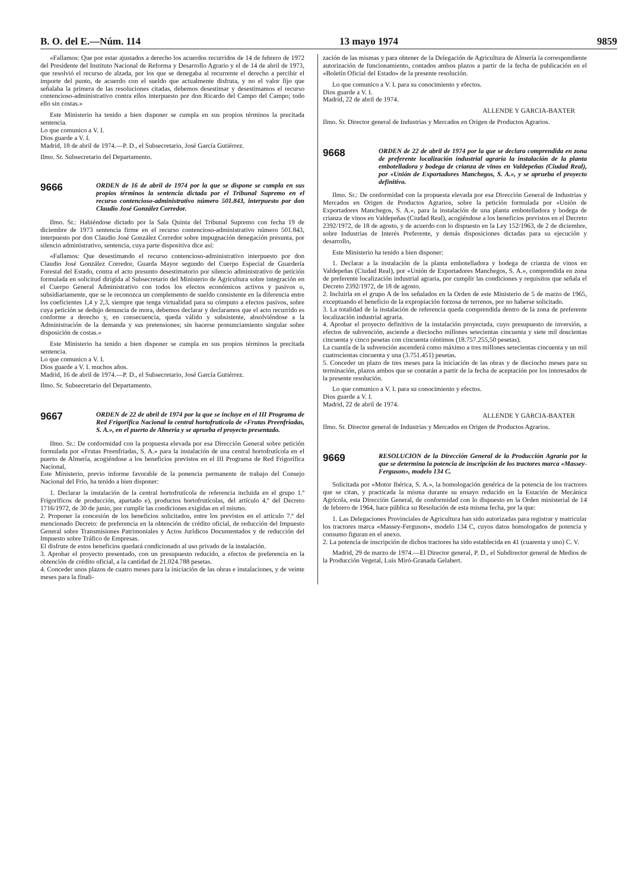B. O. del E.—Núm. 114 13 mayo 1974 9859
«Fallamos: Que por estar ajustados a derecho los acuerdos recurridos de 14 de febrero de 1972 del Presidente del Instituto Nacional de Reforma y Desarrollo Agrario y el de 14 de abril de 1973, que resolvió el recurso de alzada, por los que se denegaba al recurrente el derecho a percibir el importe del punto, de acuerdo con el sueldo que actualmente disfruta, y no el valor fijo que señalaba la primera de las resoluciones citadas, debemos desestimar y desestimamos el recurso contencioso-administrativo contra ellos interpuesto por don Ricardo del Campo del Campo; todo ello sin costas.»
Este Ministerio ha tenido a bien disponer se cumpla en sus propios términos la precitada sentencia.
Lo que comunico a V. I.
Dios guarde a V. I.
Madrid, 18 de abril de 1974.—P. D., el Subsecretario, José García Gutiérrez.
Ilmo. Sr. Subsecretario del Departamento.
9666
ORDEN de 16 de abril de 1974 por la que se dispone se cumpla en sus propios términos la sentencia dictada por el Tribunal Supremo en el recurso contencioso-administrativo número 501.843, interpuesto por don Claudio José González Corredor.
Ilmo. Sr.: Habiéndose dictado por la Sala Quinta del Tribunal Supremo con fecha 19 de diciembre de 1973 sentencia firme en el recurso contencioso-administrativo número 501.843, interpuesto por don Claudio José González Corredor sobre impugnación denegación presunta, por silencio administrativo, sentencia, cuya parte dispositiva dice así:
«Fallamos: Que desestimando el recurso contencioso-administrativo interpuesto por don Claudio José González Corredor, Guarda Mayor segundo del Cuerpo Especial de Guardería Forestal del Estado, contra el acto presunto desestimatorio por silencio administrativo de petición formulada en solicitud dirigida al Subsecretario del Ministerio de Agricultura sobre integración en el Cuerpo General Administrativo con todos los efectos económicos activos y pasivos o, subsidiariamente, que se le reconozca un complemento de sueldo consistente en la diferencia entre los coeficientes 1,4 y 2,3, siempre que tenga virtualidad para su cómputo a efectos pasivos, sobre cuya petición se dedujo denuncia de mora, debemos declarar y declaramos que el acto recurrido es conforme a derecho y, en consecuencia, queda válido y subsistente, absolviéndose a la Administración de la demanda y sus pretensiones; sin hacerse pronunciamiento singular sobre disposición de costas.»
Este Ministerio ha tenido a bien disponer se cumpla en sus propios términos la precitada sentencia.
Lo que comunico a V. I.
Dios guarde a V. I. muchos años.
Madrid, 16 de abril de 1974.—P. D., el Subsecretario, José García Gutiérrez.
Ilmo. Sr. Subsecretario del Departamento.
9667
ORDEN de 22 de abril de 1974 por la que se incluye en el III Programa de Red Frigorífica Nacional la central hortofrutícola de «Frutas Preenfriadas, S. A.», en el puerto de Almería y se aprueba el proyecto presentado.
Ilmo. Sr.: De conformidad con la propuesta elevada por esa Dirección General sobre petición formulada por «Frutas Preenfriadas, S. A.» para la instalación de una central hortofrutícola en el puerto de Almería, acogiéndose a los beneficios previstos en el III Programa de Red Frigorífica Nacional,
Este Ministerio, previo informe favorable de la ponencia permanente de trabajo del Consejo Nacional del Frío, ha tenido a bien disponer:
1. Declarar la instalación de la central hortofrutícola de referencia incluida en el grupo 1.º Frigoríficos de producción, apartado e), productos hortofrutícolas, del artículo 4.º del Decreto 1716/1972, de 30 de junio, por cumplir las condiciones exigidas en el mismo.
2. Proponer la concesión de los beneficios solicitados, entre los previstos en el artículo 7.º del mencionado Decreto: de preferencia en la obtención de crédito oficial, de reducción del Impuesto General sobre Transmisiones Patrimoniales y Actos Jurídicos Documentados y de reducción del Impuesto sobre Tráfico de Empresas.
El disfrute de estos beneficios quedará condicionado al uso privado de la instalación.
3. Aprobar el proyecto presentado, con un presupuesto reducido, a efectos de preferencia en la obtención de crédito oficial, a la cantidad de 21.024.788 pesetas.
4. Conceder unos plazos de cuatro meses para la iniciación de las obras e instalaciones, y de veinte meses para la finali-
zación de las mismas y para obtener de la Delegación de Agricultura de Almería la correspondiente autorización de funcionamiento, contados ambos plazos a partir de la fecha de publicación en el «Boletín Oficial del Estado» de la presente resolución.
Lo que comunico a V. I. para su conocimiento y efectos.
Dios guarde a V. I.
Madrid, 22 de abril de 1974.
ALLENDE Y GARCIA-BAXTER
Ilmo. Sr. Director general de Industrias y Mercados en Origen de Productos Agrarios.
9668
ORDEN de 22 de abril de 1974 por la que se declara comprendida en zona de preferente localización industrial agraria la instalación de la planta embotelladora y bodega de crianza de vinos en Valdepeñas (Ciudad Real), por «Unión de Exportadores Manchegos, S. A.», y se aprueba el proyecto definitivo.
Ilmo. Sr.: De conformidad con la propuesta elevada por esa Dirección General de Industrias y Mercados en Origen de Productos Agrarios, sobre la petición formulada por «Unión de Exportadores Manchegos, S. A.», para la instalación de una planta embotelladora y bodega de crianza de vinos en Valdepeñas (Ciudad Real), acogiéndose a los beneficios previstos en el Decreto 2392/1972, de 18 de agosto, y de acuerdo con lo dispuesto en la Ley 152/1963, de 2 de diciembre, sobre Industrias de Interés Preferente, y demás disposiciones dictadas para su ejecución y desarrollo,
Este Ministerio ha tenido a bien disponer:
1. Declarar a la instalación de la planta embotelladora y bodega de crianza de vinos en Valdepeñas (Ciudad Real), por «Unión de Exportadores Manchegos, S. A.», comprendida en zona de preferente localización industrial agraria, por cumplir las condiciones y requisitos que señala el Decreto 2392/1972, de 18 de agosto.
2. Incluirla en el grupo A de los señalados en la Orden de este Ministerio de 5 de marzo de 1965, exceptuando el beneficio de la expropiación forzosa de terrenos, por no haberse solicitado.
3. La totalidad de la instalación de referencia queda comprendida dentro de la zona de preferente localización industrial agraria.
4. Aprobar el proyecto definitivo de la instalación proyectada, cuyo presupuesto de inversión, a efectos de subvención, asciende a dieciocho millones setecientas cincuenta y siete mil doscientas cincuenta y cinco pesetas con cincuenta céntimos (18.757.255,50 pesetas).
La cuantía de la subvención ascenderá como máximo a tres millones setecientas cincuenta y un mil cuatrocientas cincuenta y una (3.751.451) pesetas.
5. Conceder un plazo de tres meses para la iniciación de las obras y de dieciocho meses para su terminación, plazos ambos que se contarán a partir de la fecha de aceptación por los interesados de la presente resolución.
Lo que comunico a V. I. para su conocimiento y efectos.
Dios guarde a V. I.
Madrid, 22 de abril de 1974.
ALLENDE Y GARCIA-BAXTER
Ilmo. Sr. Director general de Industrias y Mercados en Origen de Productos Agrarios.
9669
RESOLUCION de la Dirección General de la Producción Agraria por la que se determina la potencia de inscripción de los tractores marca «Massey-Ferguson», modelo 134 C.
Solicitada por «Motor Ibérica, S. A.», la homologación genérica de la potencia de los tractores que se citan, y practicada la misma durante su ensayo reducido en la Estación de Mecánica Agrícola, esta Dirección General, de conformidad con lo dispuesto en la Orden ministerial de 14 de febrero de 1964, hace pública su Resolución de esta misma fecha, por la que:
1. Las Delegaciones Provinciales de Agricultura han sido autorizadas para registrar y matricular los tractores marca «Massey-Ferguson», modelo 134 C, cuyos datos homologados de potencia y consumo figuran en el anexo.
2. La potencia de inscripción de dichos tractores ha sido establecida en 41 (cuarenta y uno) C. V.
Madrid, 29 de marzo de 1974.—El Director general, P. D., el Subdirector general de Medios de la Producción Vegetal, Luis Miró-Granada Gelabert.